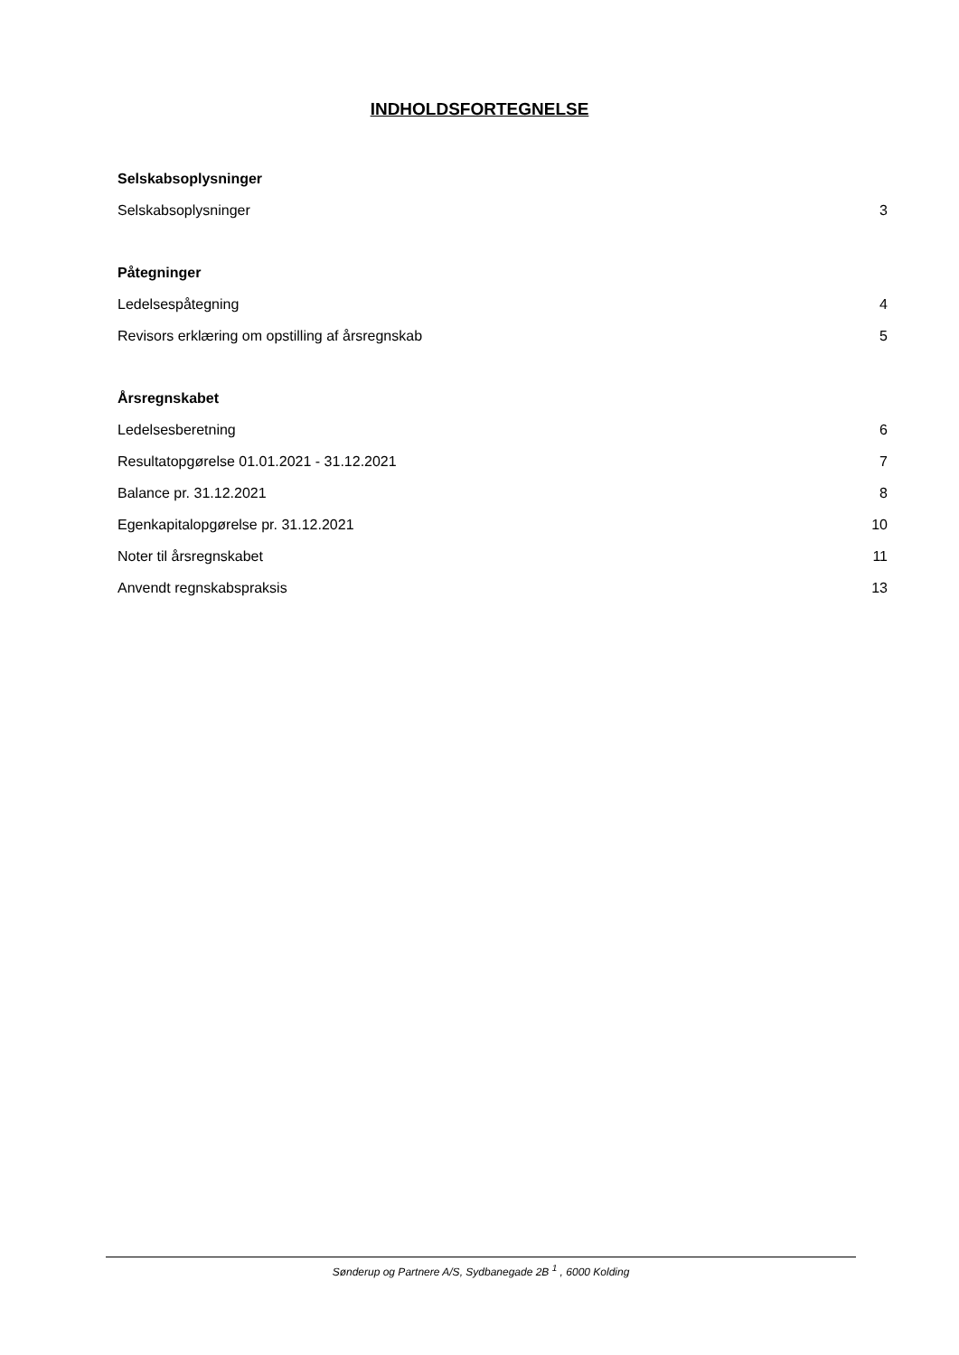INDHOLDSFORTEGNELSE
Selskabsoplysninger
Selskabsoplysninger 3
Påtegninger
Ledelsespåtegning 4
Revisors erklæring om opstilling af årsregnskab 5
Årsregnskabet
Ledelsesberetning 6
Resultatopgørelse 01.01.2021 - 31.12.2021 7
Balance pr. 31.12.2021 8
Egenkapitalopgørelse pr. 31.12.2021 10
Noter til årsregnskabet 11
Anvendt regnskabspraksis 13
Sønderup og Partnere A/S, Sydbanegade 2B <sup>1</sup> , 6000 Kolding